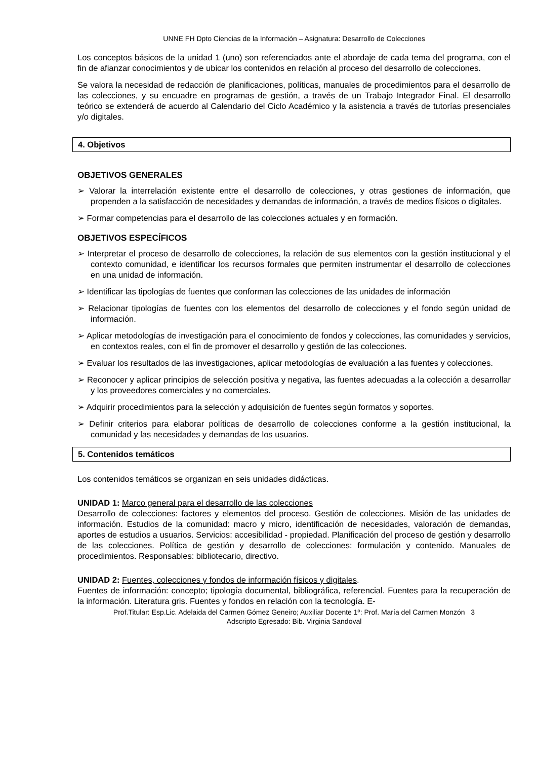UNNE FH Dpto Ciencias de la Información – Asignatura: Desarrollo de Colecciones
Los conceptos básicos de la unidad 1 (uno) son referenciados ante el abordaje de cada tema del programa, con el fin de afianzar conocimientos y de ubicar los contenidos en relación al proceso del desarrollo de colecciones.
Se valora la necesidad de redacción de planificaciones, políticas, manuales de procedimientos para el desarrollo de las colecciones, y su encuadre en programas de gestión, a través de un Trabajo Integrador Final. El desarrollo teórico se extenderá de acuerdo al Calendario del Ciclo Académico y la asistencia a través de tutorías presenciales y/o digitales.
4. Objetivos
OBJETIVOS GENERALES
➢ Valorar la interrelación existente entre el desarrollo de colecciones, y otras gestiones de información, que propenden a la satisfacción de necesidades y demandas de información, a través de medios físicos o digitales.
➢ Formar competencias para el desarrollo de las colecciones actuales y en formación.
OBJETIVOS ESPECÍFICOS
➢ Interpretar el proceso de desarrollo de colecciones, la relación de sus elementos con la gestión institucional y el contexto comunidad, e identificar los recursos formales que permiten instrumentar el desarrollo de colecciones en una unidad de información.
➢ Identificar las tipologías de fuentes que conforman las colecciones de las unidades de información
➢ Relacionar tipologías de fuentes con los elementos del desarrollo de colecciones y el fondo según unidad de información.
➢ Aplicar metodologías de investigación para el conocimiento de fondos y colecciones, las comunidades y servicios, en contextos reales, con el fin de promover el desarrollo y gestión de las colecciones.
➢ Evaluar los resultados de las investigaciones, aplicar metodologías de evaluación a las fuentes y colecciones.
➢ Reconocer y aplicar principios de selección positiva y negativa, las fuentes adecuadas a la colección a desarrollar y los proveedores comerciales y no comerciales.
➢ Adquirir procedimientos para la selección y adquisición de fuentes según formatos y soportes.
➢ Definir criterios para elaborar políticas de desarrollo de colecciones conforme a la gestión institucional, la comunidad y las necesidades y demandas de los usuarios.
5. Contenidos temáticos
Los contenidos temáticos se organizan en seis unidades didácticas.
UNIDAD 1: Marco general para el desarrollo de las colecciones
Desarrollo de colecciones: factores y elementos del proceso. Gestión de colecciones. Misión de las unidades de información. Estudios de la comunidad: macro y micro, identificación de necesidades, valoración de demandas, aportes de estudios a usuarios. Servicios: accesibilidad - propiedad. Planificación del proceso de gestión y desarrollo de las colecciones. Política de gestión y desarrollo de colecciones: formulación y contenido. Manuales de procedimientos. Responsables: bibliotecario, directivo.
UNIDAD 2: Fuentes, colecciones y fondos de información físicos y digitales.
Fuentes de información: concepto; tipología documental, bibliográfica, referencial. Fuentes para la recuperación de la información. Literatura gris. Fuentes y fondos en relación con la tecnología. E-
Prof.Titular: Esp.Lic. Adelaida del Carmen Gómez Geneiro; Auxiliar Docente 1º: Prof. María del Carmen Monzón 3
Adscripto Egresado: Bib. Virginia Sandoval